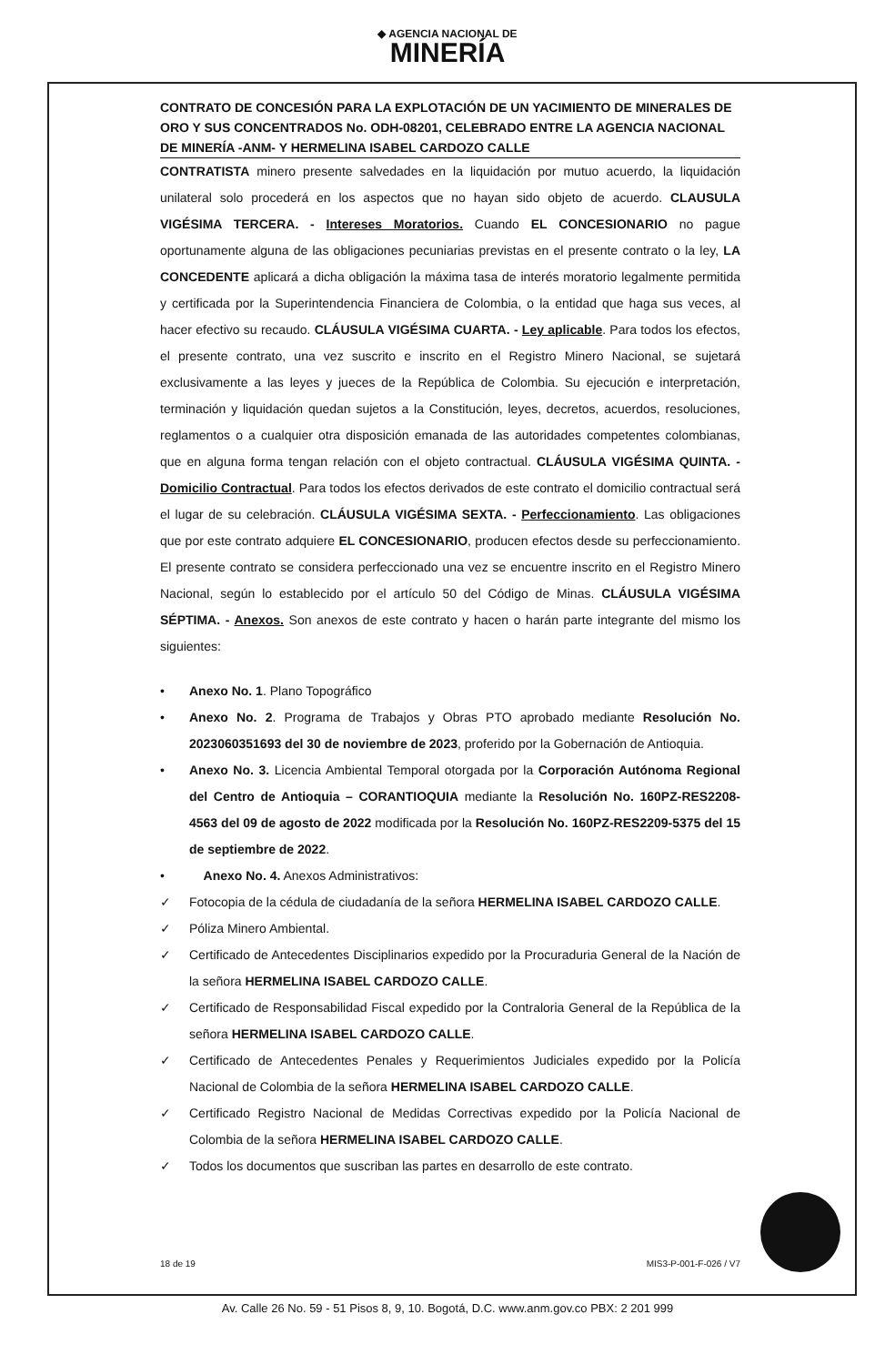◆ AGENCIA NACIONAL DE
MINERÍA
CONTRATO DE CONCESIÓN PARA LA EXPLOTACIÓN DE UN YACIMIENTO DE MINERALES DE ORO Y SUS CONCENTRADOS No. ODH-08201, CELEBRADO ENTRE LA AGENCIA NACIONAL DE MINERÍA -ANM- Y HERMELINA ISABEL CARDOZO CALLE
CONTRATISTA minero presente salvedades en la liquidación por mutuo acuerdo, la liquidación unilateral solo procederá en los aspectos que no hayan sido objeto de acuerdo. CLAUSULA VIGÉSIMA TERCERA. - Intereses Moratorios. Cuando EL CONCESIONARIO no pague oportunamente alguna de las obligaciones pecuniarias previstas en el presente contrato o la ley, LA CONCEDENTE aplicará a dicha obligación la máxima tasa de interés moratorio legalmente permitida y certificada por la Superintendencia Financiera de Colombia, o la entidad que haga sus veces, al hacer efectivo su recaudo. CLÁUSULA VIGÉSIMA CUARTA. - Ley aplicable. Para todos los efectos, el presente contrato, una vez suscrito e inscrito en el Registro Minero Nacional, se sujetará exclusivamente a las leyes y jueces de la República de Colombia. Su ejecución e interpretación, terminación y liquidación quedan sujetos a la Constitución, leyes, decretos, acuerdos, resoluciones, reglamentos o a cualquier otra disposición emanada de las autoridades competentes colombianas, que en alguna forma tengan relación con el objeto contractual. CLÁUSULA VIGÉSIMA QUINTA. - Domicilio Contractual. Para todos los efectos derivados de este contrato el domicilio contractual será el lugar de su celebración. CLÁUSULA VIGÉSIMA SEXTA. - Perfeccionamiento. Las obligaciones que por este contrato adquiere EL CONCESIONARIO, producen efectos desde su perfeccionamiento. El presente contrato se considera perfeccionado una vez se encuentre inscrito en el Registro Minero Nacional, según lo establecido por el artículo 50 del Código de Minas. CLÁUSULA VIGÉSIMA SÉPTIMA. - Anexos. Son anexos de este contrato y hacen o harán parte integrante del mismo los siguientes:
• Anexo No. 1. Plano Topográfico
• Anexo No. 2. Programa de Trabajos y Obras PTO aprobado mediante Resolución No. 2023060351693 del 30 de noviembre de 2023, proferido por la Gobernación de Antioquia.
• Anexo No. 3. Licencia Ambiental Temporal otorgada por la Corporación Autónoma Regional del Centro de Antioquia – CORANTIOQUIA mediante la Resolución No. 160PZ-RES2208-4563 del 09 de agosto de 2022 modificada por la Resolución No. 160PZ-RES2209-5375 del 15 de septiembre de 2022.
• Anexo No. 4. Anexos Administrativos:
✓ Fotocopia de la cédula de ciudadanía de la señora HERMELINA ISABEL CARDOZO CALLE.
✓ Póliza Minero Ambiental.
✓ Certificado de Antecedentes Disciplinarios expedido por la Procuraduria General de la Nación de la señora HERMELINA ISABEL CARDOZO CALLE.
✓ Certificado de Responsabilidad Fiscal expedido por la Contraloria General de la República de la señora HERMELINA ISABEL CARDOZO CALLE.
✓ Certificado de Antecedentes Penales y Requerimientos Judiciales expedido por la Policía Nacional de Colombia de la señora HERMELINA ISABEL CARDOZO CALLE.
✓ Certificado Registro Nacional de Medidas Correctivas expedido por la Policía Nacional de Colombia de la señora HERMELINA ISABEL CARDOZO CALLE.
✓ Todos los documentos que suscriban las partes en desarrollo de este contrato.
18 de 19 MIS3-P-001-F-026 / V7
Av. Calle 26 No. 59 - 51 Pisos 8, 9, 10. Bogotá, D.C. www.anm.gov.co PBX: 2 201 999